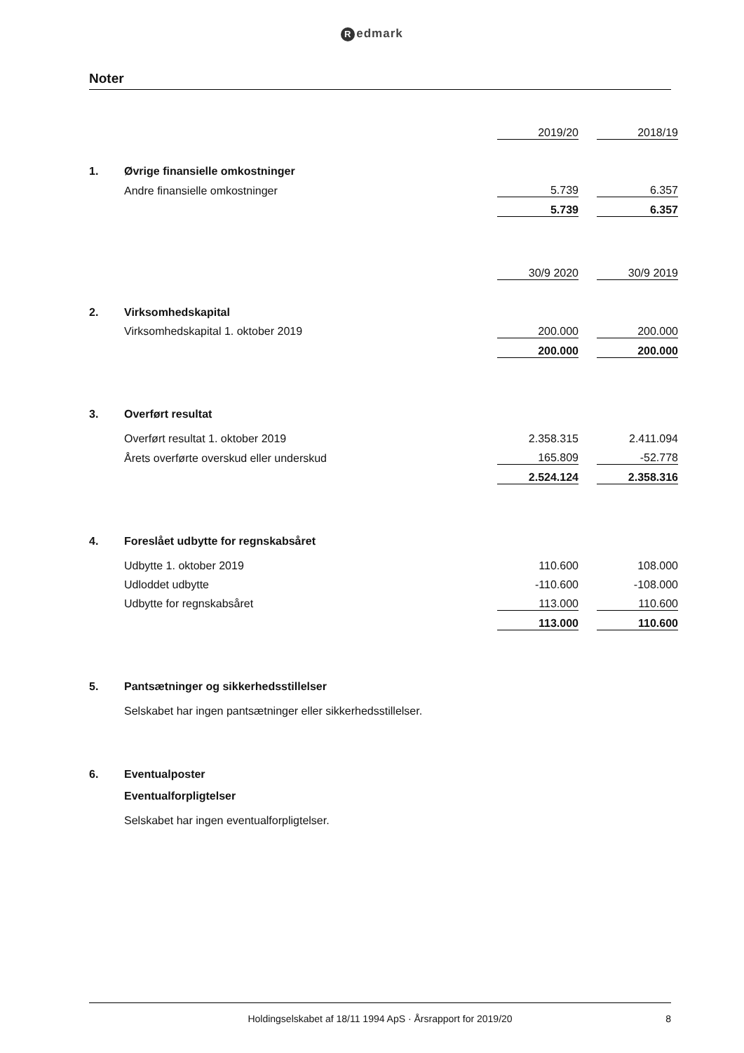Redmark
Noter
| | | 2019/20 | | 2018/19 |
| 1. | Øvrige finansielle omkostninger | | | |
| | Andre finansielle omkostninger | 5.739 | | 6.357 |
| | | 5.739 | | 6.357 |
| | | 30/9 2020 | | 30/9 2019 |
| 2. | Virksomhedskapital | | | |
| | Virksomhedskapital 1. oktober 2019 | 200.000 | | 200.000 |
| | | 200.000 | | 200.000 |
| 3. | Overført resultat | | | |
| | Overført resultat 1. oktober 2019 | 2.358.315 | | 2.411.094 |
| | Årets overførte overskud eller underskud | 165.809 | | -52.778 |
| | | 2.524.124 | | 2.358.316 |
| 4. | Foreslået udbytte for regnskabsåret | | | |
| | Udbytte 1. oktober 2019 | 110.600 | | 108.000 |
| | Udloddet udbytte | -110.600 | | -108.000 |
| | Udbytte for regnskabsåret | 113.000 | | 110.600 |
| | | 113.000 | | 110.600 |
| 5. | Pantsætninger og sikkerhedsstillelser | | | |
| | Selskabet har ingen pantsætninger eller sikkerhedsstillelser. | | | |
| 6. | Eventualposter | | | |
| | Eventualforpligtelser | | | |
| | Selskabet har ingen eventualforpligtelser. | | | |
Holdingselskabet af 18/11 1994 ApS · Årsrapport for 2019/20 8